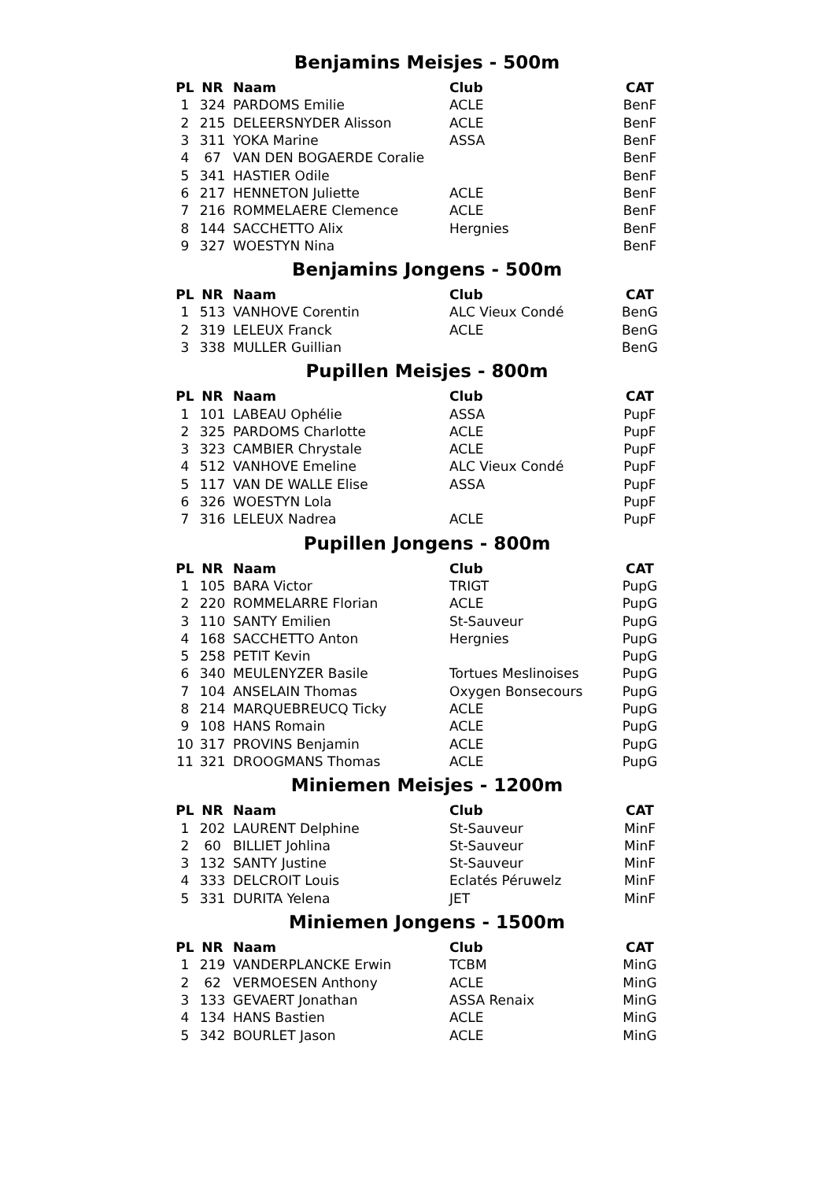Benjamins Meisjes - 500m
| PL | NR | Naam | Club | CAT |
| --- | --- | --- | --- | --- |
| 1 | 324 | PARDOMS Emilie | ACLE | BenF |
| 2 | 215 | DELEERSNYDER Alisson | ACLE | BenF |
| 3 | 311 | YOKA Marine | ASSA | BenF |
| 4 | 67 | VAN DEN BOGAERDE Coralie | | BenF |
| 5 | 341 | HASTIER Odile | | BenF |
| 6 | 217 | HENNETON Juliette | ACLE | BenF |
| 7 | 216 | ROMMELAERE Clemence | ACLE | BenF |
| 8 | 144 | SACCHETTO Alix | Hergnies | BenF |
| 9 | 327 | WOESTYN Nina | | BenF |
Benjamins Jongens - 500m
| PL | NR | Naam | Club | CAT |
| --- | --- | --- | --- | --- |
| 1 | 513 | VANHOVE Corentin | ALC Vieux Condé | BenG |
| 2 | 319 | LELEUX Franck | ACLE | BenG |
| 3 | 338 | MULLER Guillian | | BenG |
Pupillen Meisjes - 800m
| PL | NR | Naam | Club | CAT |
| --- | --- | --- | --- | --- |
| 1 | 101 | LABEAU Ophélie | ASSA | PupF |
| 2 | 325 | PARDOMS Charlotte | ACLE | PupF |
| 3 | 323 | CAMBIER Chrystale | ACLE | PupF |
| 4 | 512 | VANHOVE Emeline | ALC Vieux Condé | PupF |
| 5 | 117 | VAN DE WALLE Elise | ASSA | PupF |
| 6 | 326 | WOESTYN Lola | | PupF |
| 7 | 316 | LELEUX Nadrea | ACLE | PupF |
Pupillen Jongens - 800m
| PL | NR | Naam | Club | CAT |
| --- | --- | --- | --- | --- |
| 1 | 105 | BARA Victor | TRIGT | PupG |
| 2 | 220 | ROMMELARRE Florian | ACLE | PupG |
| 3 | 110 | SANTY Emilien | St-Sauveur | PupG |
| 4 | 168 | SACCHETTO Anton | Hergnies | PupG |
| 5 | 258 | PETIT Kevin | | PupG |
| 6 | 340 | MEULENYZER Basile | Tortues Meslinoises | PupG |
| 7 | 104 | ANSELAIN Thomas | Oxygen Bonsecours | PupG |
| 8 | 214 | MARQUEBREUCQ Ticky | ACLE | PupG |
| 9 | 108 | HANS Romain | ACLE | PupG |
| 10 | 317 | PROVINS Benjamin | ACLE | PupG |
| 11 | 321 | DROOGMANS Thomas | ACLE | PupG |
Miniemen Meisjes - 1200m
| PL | NR | Naam | Club | CAT |
| --- | --- | --- | --- | --- |
| 1 | 202 | LAURENT Delphine | St-Sauveur | MinF |
| 2 | 60 | BILLIET Johlina | St-Sauveur | MinF |
| 3 | 132 | SANTY Justine | St-Sauveur | MinF |
| 4 | 333 | DELCROIT Louis | Eclatés Péruwelz | MinF |
| 5 | 331 | DURITA Yelena | JET | MinF |
Miniemen Jongens - 1500m
| PL | NR | Naam | Club | CAT |
| --- | --- | --- | --- | --- |
| 1 | 219 | VANDERPLANCKE Erwin | TCBM | MinG |
| 2 | 62 | VERMOESEN Anthony | ACLE | MinG |
| 3 | 133 | GEVAERT Jonathan | ASSA Renaix | MinG |
| 4 | 134 | HANS Bastien | ACLE | MinG |
| 5 | 342 | BOURLET Jason | ACLE | MinG |